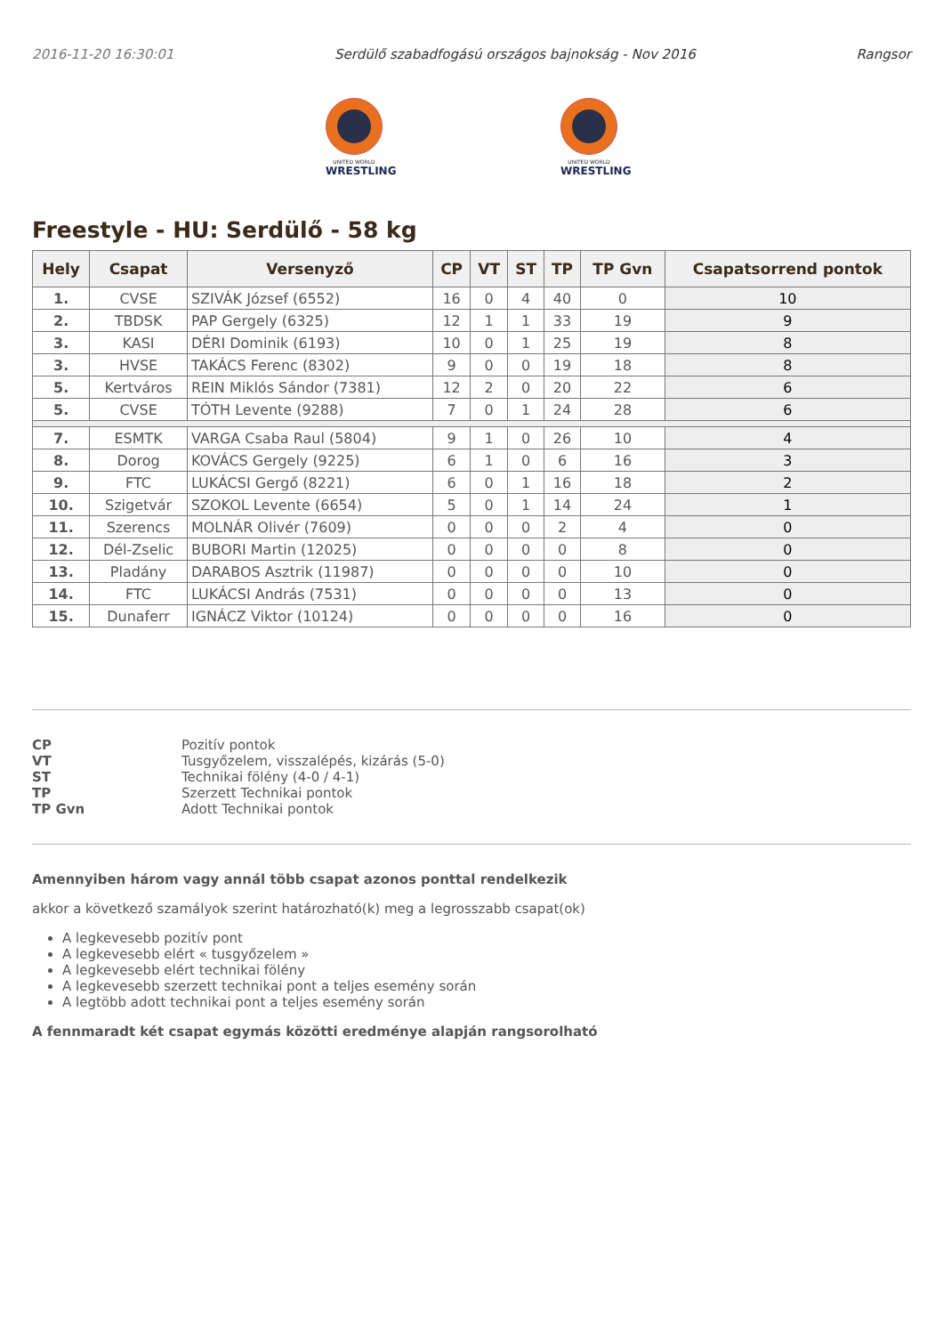2016-11-20 16:30:01 Serdülő szabadfogású országos bajnokság - Nov 2016 Rangsor
UNITED WORLD
WRESTLING
UNITED WORLD
WRESTLING
Freestyle - HU: Serdülő - 58 kg
| Hely | Csapat | Versenyző | CP | VT | ST | TP | TP Gvn | Csapatsorrend pontok |
| --- | --- | --- | --- | --- | --- | --- | --- | --- |
| 1. | CVSE | SZIVÁK József (6552) | 16 | 0 | 4 | 40 | 0 | 10 |
| 2. | TBDSK | PAP Gergely (6325) | 12 | 1 | 1 | 33 | 19 | 9 |
| 3. | KASI | DÉRI Dominik (6193) | 10 | 0 | 1 | 25 | 19 | 8 |
| 3. | HVSE | TAKÁCS Ferenc (8302) | 9 | 0 | 0 | 19 | 18 | 8 |
| 5. | Kertváros | REIN Miklós Sándor (7381) | 12 | 2 | 0 | 20 | 22 | 6 |
| 5. | CVSE | TÓTH Levente (9288) | 7 | 0 | 1 | 24 | 28 | 6 |
| 7. | ESMTK | VARGA Csaba Raul (5804) | 9 | 1 | 0 | 26 | 10 | 4 |
| 8. | Dorog | KOVÁCS Gergely (9225) | 6 | 1 | 0 | 6 | 16 | 3 |
| 9. | FTC | LUKÁCSI Gergő (8221) | 6 | 0 | 1 | 16 | 18 | 2 |
| 10. | Szigetvár | SZOKOL Levente (6654) | 5 | 0 | 1 | 14 | 24 | 1 |
| 11. | Szerencs | MOLNÁR Olivér (7609) | 0 | 0 | 0 | 2 | 4 | 0 |
| 12. | Dél-Zselic | BUBORI Martin (12025) | 0 | 0 | 0 | 0 | 8 | 0 |
| 13. | Pladány | DARABOS Asztrik (11987) | 0 | 0 | 0 | 0 | 10 | 0 |
| 14. | FTC | LUKÁCSI András (7531) | 0 | 0 | 0 | 0 | 13 | 0 |
| 15. | Dunaferr | IGNÁCZ Viktor (10124) | 0 | 0 | 0 | 0 | 16 | 0 |
CP Pozitív pontok VT Tusgyőzelem, visszalépés, kizárás (5-0) ST Technikai fölény (4-0 / 4-1) TP Szerzett Technikai pontok TP Gvn Adott Technikai pontok
Amennyiben három vagy annál több csapat azonos ponttal rendelkezik
akkor a következő szamályok szerint határozható(k) meg a legrosszabb csapat(ok)
A legkevesebb pozitív pont
A legkevesebb elért « tusgyőzelem »
A legkevesebb elért technikai fölény
A legkevesebb szerzett technikai pont a teljes esemény során
A legtöbb adott technikai pont a teljes esemény során
A fennmaradt két csapat egymás közötti eredménye alapján rangsorolható